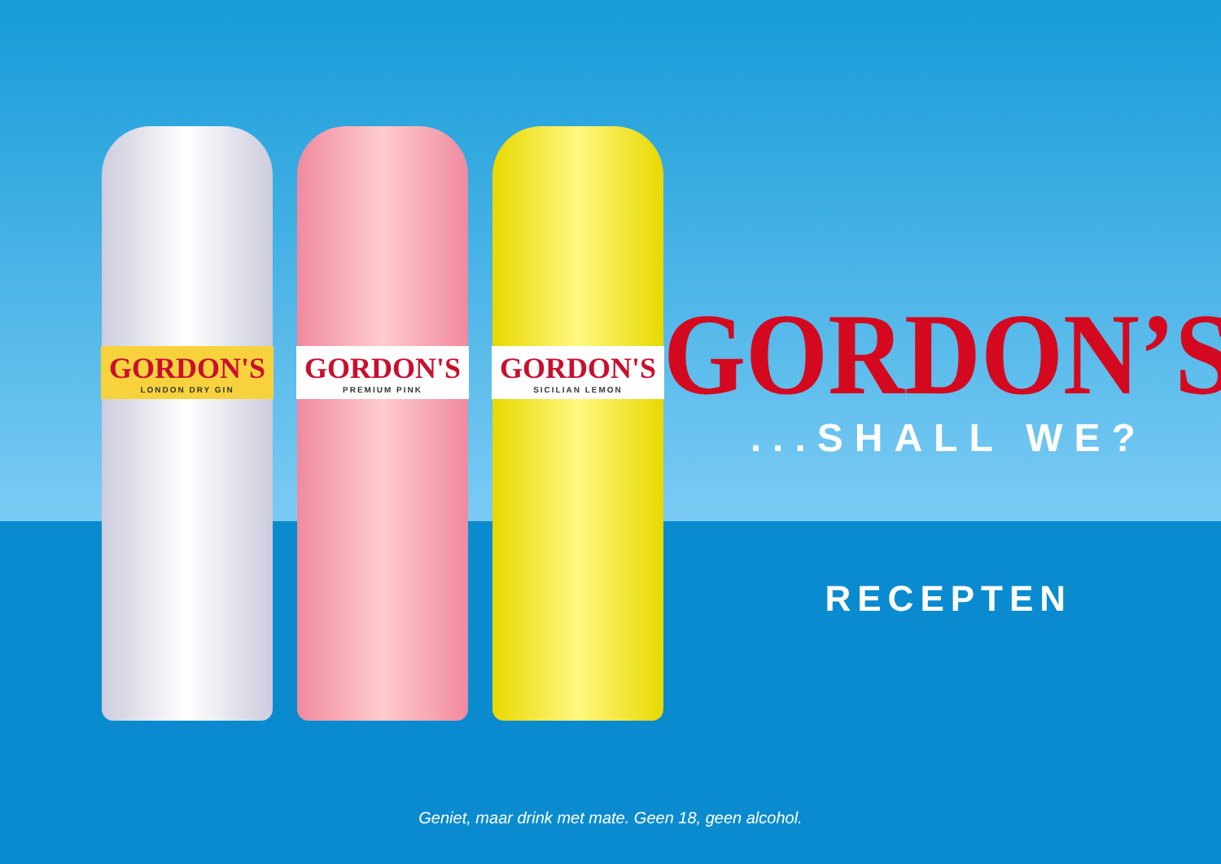GORDON'S
LONDON DRY GIN
GORDON'S
PREMIUM PINK
GORDON'S
SICILIAN LEMON
GORDON’S
...SHALL WE?
RECEPTEN
Geniet, maar drink met mate. Geen 18, geen alcohol.